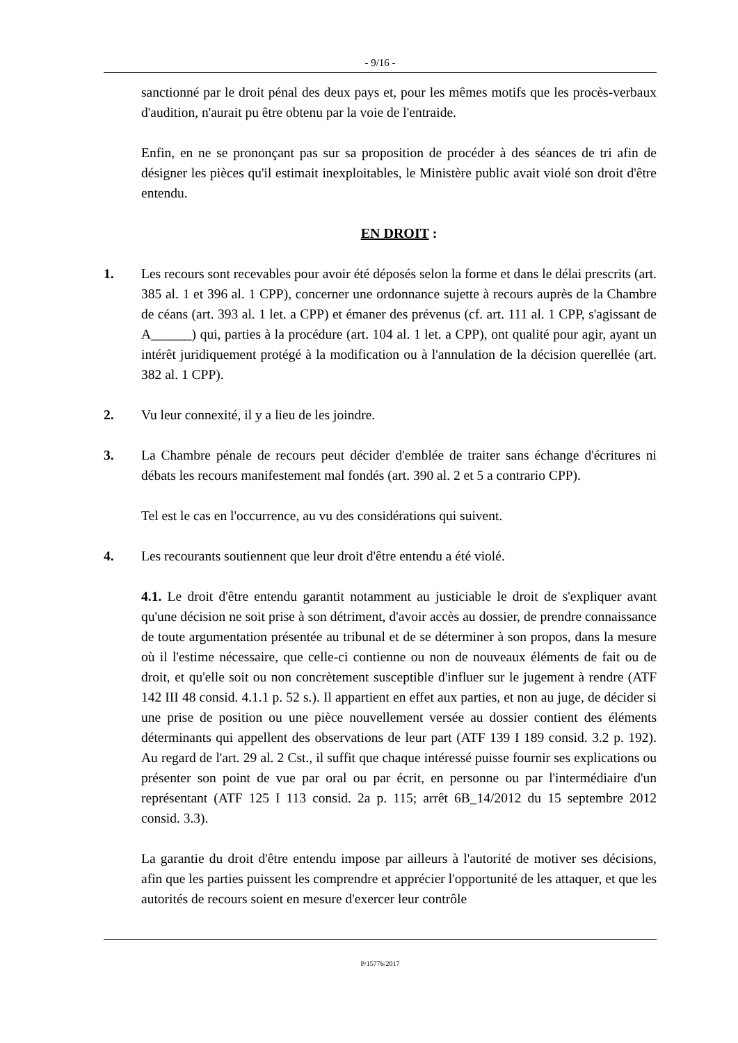- 9/16 -
sanctionné par le droit pénal des deux pays et, pour les mêmes motifs que les procès-verbaux d'audition, n'aurait pu être obtenu par la voie de l'entraide.
Enfin, en ne se prononçant pas sur sa proposition de procéder à des séances de tri afin de désigner les pièces qu'il estimait inexploitables, le Ministère public avait violé son droit d'être entendu.
EN DROIT :
1. Les recours sont recevables pour avoir été déposés selon la forme et dans le délai prescrits (art. 385 al. 1 et 396 al. 1 CPP), concerner une ordonnance sujette à recours auprès de la Chambre de céans (art. 393 al. 1 let. a CPP) et émaner des prévenus (cf. art. 111 al. 1 CPP, s'agissant de A______) qui, parties à la procédure (art. 104 al. 1 let. a CPP), ont qualité pour agir, ayant un intérêt juridiquement protégé à la modification ou à l'annulation de la décision querellée (art. 382 al. 1 CPP).
2. Vu leur connexité, il y a lieu de les joindre.
3. La Chambre pénale de recours peut décider d'emblée de traiter sans échange d'écritures ni débats les recours manifestement mal fondés (art. 390 al. 2 et 5 a contrario CPP).
Tel est le cas en l'occurrence, au vu des considérations qui suivent.
4. Les recourants soutiennent que leur droit d'être entendu a été violé.
4.1. Le droit d'être entendu garantit notamment au justiciable le droit de s'expliquer avant qu'une décision ne soit prise à son détriment, d'avoir accès au dossier, de prendre connaissance de toute argumentation présentée au tribunal et de se déterminer à son propos, dans la mesure où il l'estime nécessaire, que celle-ci contienne ou non de nouveaux éléments de fait ou de droit, et qu'elle soit ou non concrètement susceptible d'influer sur le jugement à rendre (ATF 142 III 48 consid. 4.1.1 p. 52 s.). Il appartient en effet aux parties, et non au juge, de décider si une prise de position ou une pièce nouvellement versée au dossier contient des éléments déterminants qui appellent des observations de leur part (ATF 139 I 189 consid. 3.2 p. 192). Au regard de l'art. 29 al. 2 Cst., il suffit que chaque intéressé puisse fournir ses explications ou présenter son point de vue par oral ou par écrit, en personne ou par l'intermédiaire d'un représentant (ATF 125 I 113 consid. 2a p. 115; arrêt 6B_14/2012 du 15 septembre 2012 consid. 3.3).
La garantie du droit d'être entendu impose par ailleurs à l'autorité de motiver ses décisions, afin que les parties puissent les comprendre et apprécier l'opportunité de les attaquer, et que les autorités de recours soient en mesure d'exercer leur contrôle
P/15776/2017